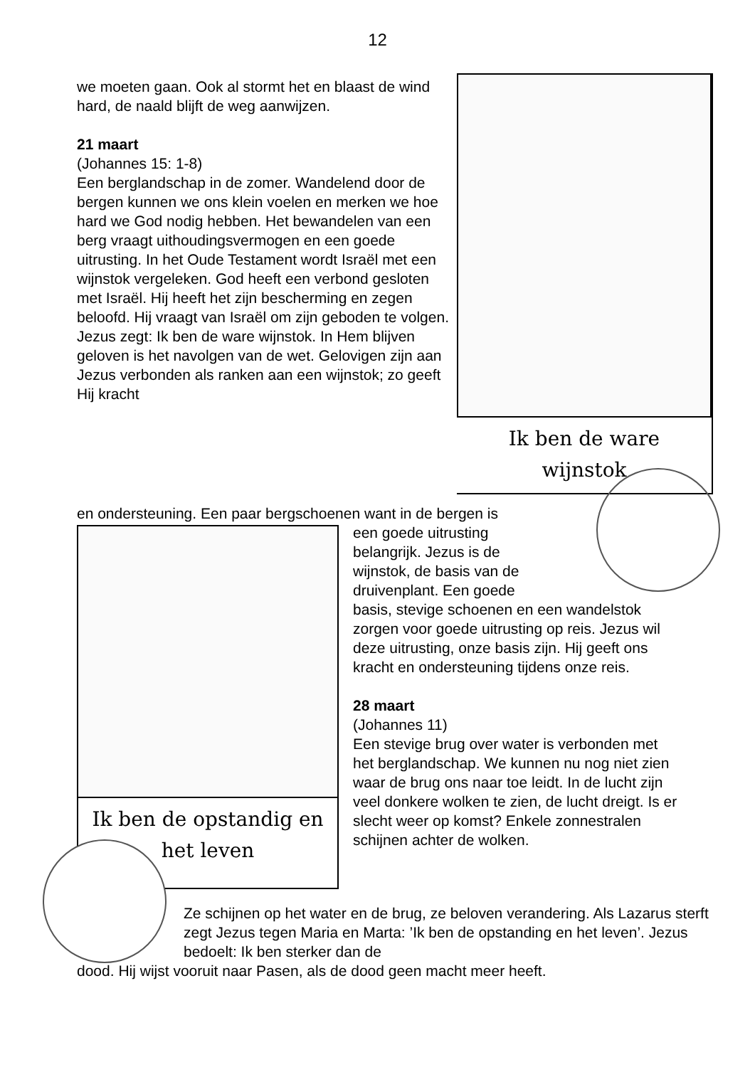12
we moeten gaan. Ook al stormt het en blaast de wind hard, de naald blijft de weg aanwijzen.
21 maart
(Johannes 15: 1-8)
Een berglandschap in de zomer. Wandelend door de bergen kunnen we ons klein voelen en merken we hoe hard we God nodig hebben. Het bewandelen van een berg vraagt uithoudingsvermogen en een goede uitrusting. In het Oude Testament wordt Israël met een wijnstok vergeleken. God heeft een verbond gesloten met Israël. Hij heeft het zijn bescherming en zegen beloofd. Hij vraagt van Israël om zijn geboden te volgen. Jezus zegt: Ik ben de ware wijnstok. In Hem blijven geloven is het navolgen van de wet. Gelovigen zijn aan Jezus verbonden als ranken aan een wijnstok; zo geeft Hij kracht
Ik ben de ware
wijnstok
en ondersteuning. Een paar bergschoenen want in de bergen is
een goede uitrusting
belangrijk. Jezus is de
wijnstok, de basis van de
druivenplant. Een goede
basis, stevige schoenen en een wandelstok zorgen voor goede uitrusting op reis. Jezus wil deze uitrusting, onze basis zijn. Hij geeft ons kracht en ondersteuning tijdens onze reis.
28 maart
(Johannes 11)
Een stevige brug over water is verbonden met het berglandschap. We kunnen nu nog niet zien waar de brug ons naar toe leidt. In de lucht zijn veel donkere wolken te zien, de lucht dreigt. Is er slecht weer op komst? Enkele zonnestralen schijnen achter de wolken.
Ik ben de opstandig en
het leven
Ze schijnen op het water en de brug, ze beloven verandering. Als Lazarus sterft zegt Jezus tegen Maria en Marta: ’Ik ben de opstanding en het leven’. Jezus bedoelt: Ik ben sterker dan de
dood. Hij wijst vooruit naar Pasen, als de dood geen macht meer heeft.